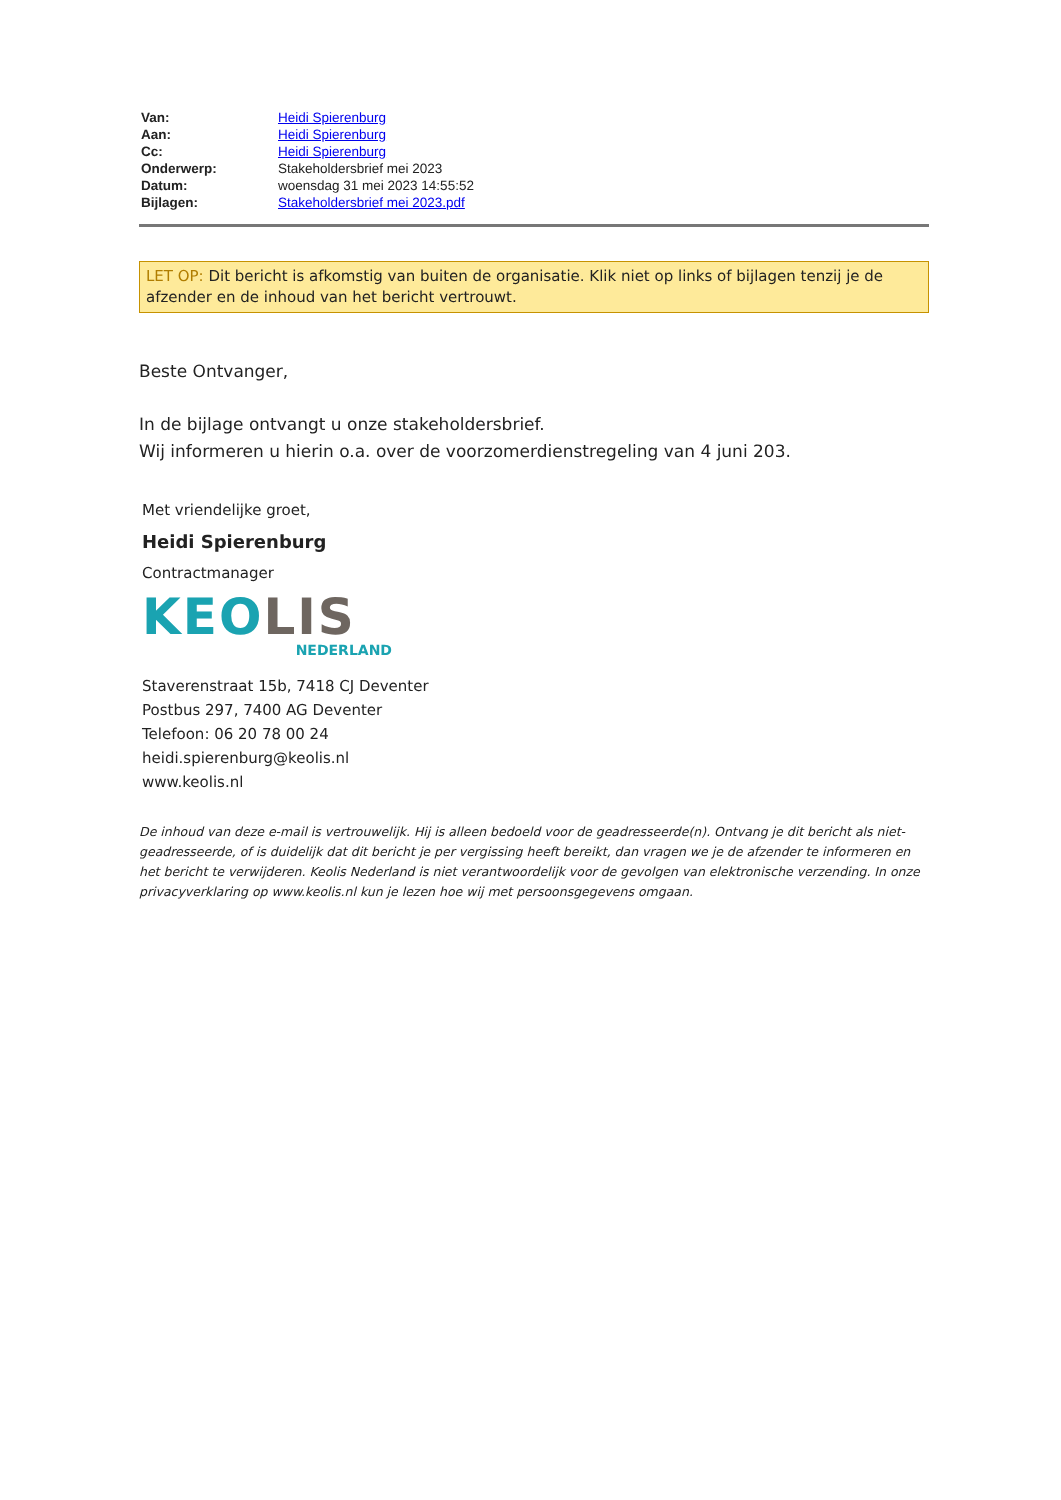| Van: | Heidi Spierenburg |
| Aan: | Heidi Spierenburg |
| Cc: | Heidi Spierenburg |
| Onderwerp: | Stakeholdersbrief mei 2023 |
| Datum: | woensdag 31 mei 2023 14:55:52 |
| Bijlagen: | Stakeholdersbrief mei 2023.pdf |
LET OP: Dit bericht is afkomstig van buiten de organisatie. Klik niet op links of bijlagen tenzij je de afzender en de inhoud van het bericht vertrouwt.
Beste Ontvanger,
In de bijlage ontvangt u onze stakeholdersbrief.
Wij informeren u hierin o.a. over de voorzomerdienstregeling van 4 juni 203.
Met vriendelijke groet,
Heidi Spierenburg
Contractmanager
KEOLIS
NEDERLAND
Staverenstraat 15b, 7418 CJ Deventer
Postbus 297, 7400 AG Deventer
Telefoon: 06 20 78 00 24
heidi.spierenburg@keolis.nl
www.keolis.nl
De inhoud van deze e-mail is vertrouwelijk. Hij is alleen bedoeld voor de geadresseerde(n). Ontvang je dit bericht als niet-geadresseerde, of is duidelijk dat dit bericht je per vergissing heeft bereikt, dan vragen we je de afzender te informeren en het bericht te verwijderen. Keolis Nederland is niet verantwoordelijk voor de gevolgen van elektronische verzending. In onze privacyverklaring op www.keolis.nl kun je lezen hoe wij met persoonsgegevens omgaan.